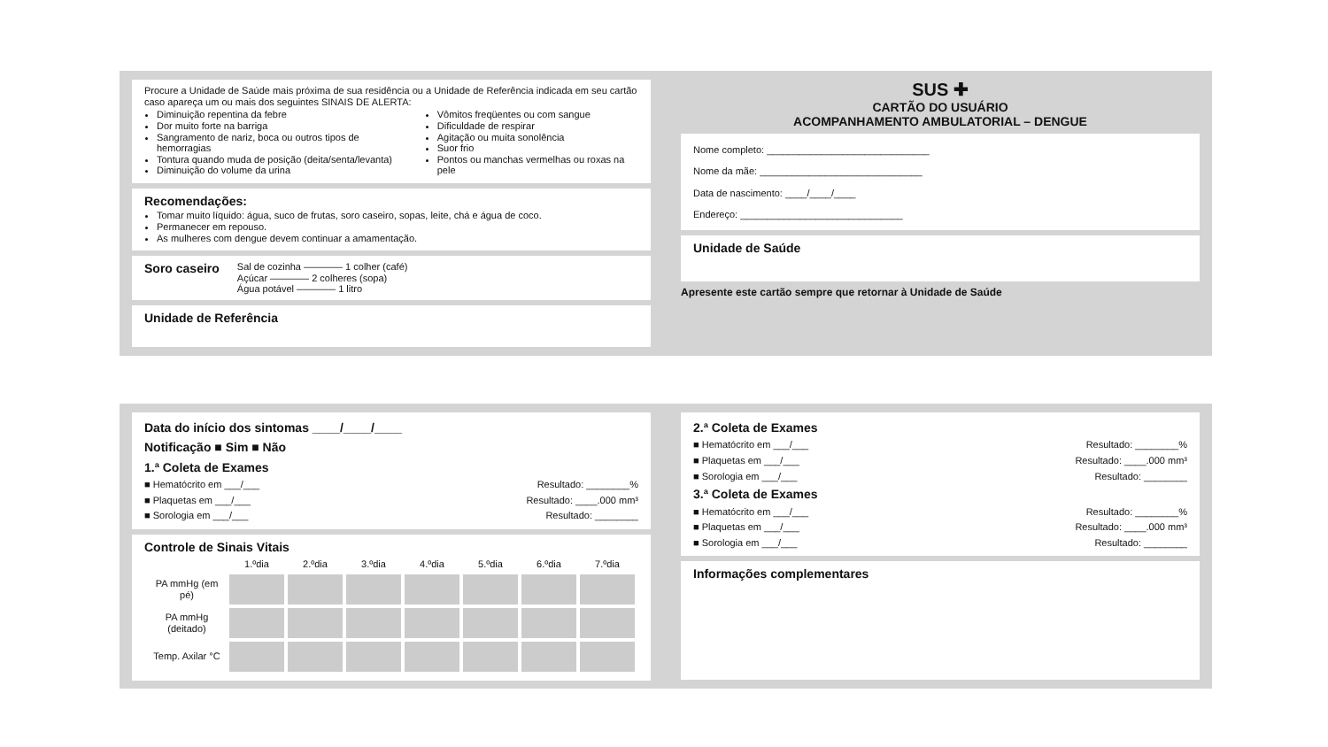Procure a Unidade de Saúde mais próxima de sua residência ou a Unidade de Referência indicada em seu cartão caso apareça um ou mais dos seguintes SINAIS DE ALERTA:
Diminuição repentina da febre
Dor muito forte na barriga
Sangramento de nariz, boca ou outros tipos de hemorragias
Tontura quando muda de posição (deita/senta/levanta)
Diminuição do volume da urina
Vômitos freqüentes ou com sangue
Dificuldade de respirar
Agitação ou muita sonolência
Suor frio
Pontos ou manchas vermelhas ou roxas na pele
Recomendações:
Tomar muito líquido: água, suco de frutas, soro caseiro, sopas, leite, chá e água de coco.
Permanecer em repouso.
As mulheres com dengue devem continuar a amamentação.
Soro caseiro
Sal de cozinha ———— 1 colher (café)
Açúcar ———— 2 colheres (sopa)
Água potável ———— 1 litro
Unidade de Referência
SUS ✚
CARTÃO DO USUÁRIO
ACOMPANHAMENTO AMBULATORIAL – DENGUE
Nome completo: ______________________________
Nome da mãe: ______________________________
Data de nascimento: ____/____/____
Endereço: ______________________________
Unidade de Saúde
Apresente este cartão sempre que retornar à Unidade de Saúde
Data do início dos sintomas ____/____/____
Notificação ■ Sim ■ Não
1.ª Coleta de Exames
■ Hematócrito em ___/___ Resultado: ________%
■ Plaquetas em ___/___ Resultado: ____.000 mm³
■ Sorologia em ___/___ Resultado: ________
Controle de Sinais Vitais
| | 1.ºdia | 2.ºdia | 3.ºdia | 4.ºdia | 5.ºdia | 6.ºdia | 7.ºdia |
| --- | --- | --- | --- | --- | --- | --- | --- |
| PA mmHg (em pé) | | | | | | | |
| PA mmHg (deitado) | | | | | | | |
| Temp. Axilar °C | | | | | | | |
2.ª Coleta de Exames
■ Hematócrito em ___/___ Resultado: ________%
■ Plaquetas em ___/___ Resultado: ____.000 mm³
■ Sorologia em ___/___ Resultado: ________
3.ª Coleta de Exames
■ Hematócrito em ___/___ Resultado: ________%
■ Plaquetas em ___/___ Resultado: ____.000 mm³
■ Sorologia em ___/___ Resultado: ________
Informações complementares